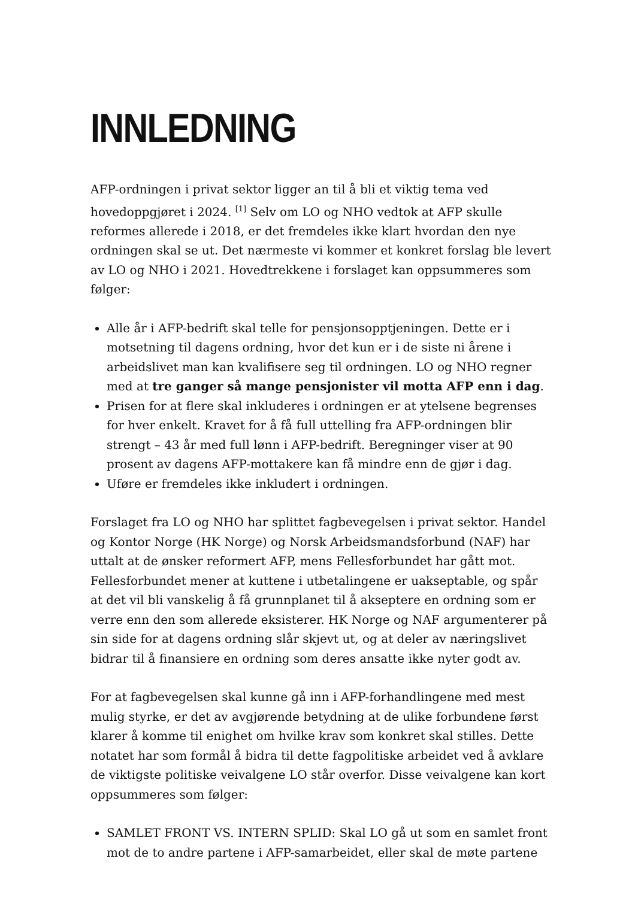INNLEDNING
AFP-ordningen i privat sektor ligger an til å bli et viktig tema ved hovedoppgjøret i 2024. <sup>[1]</sup> Selv om LO og NHO vedtok at AFP skulle reformes allerede i 2018, er det fremdeles ikke klart hvordan den nye ordningen skal se ut. Det nærmeste vi kommer et konkret forslag ble levert av LO og NHO i 2021. Hovedtrekkene i forslaget kan oppsummeres som følger:
Alle år i AFP-bedrift skal telle for pensjonsopptjeningen. Dette er i motsetning til dagens ordning, hvor det kun er i de siste ni årene i arbeidslivet man kan kvalifisere seg til ordningen. LO og NHO regner med at tre ganger så mange pensjonister vil motta AFP enn i dag.
Prisen for at flere skal inkluderes i ordningen er at ytelsene begrenses for hver enkelt. Kravet for å få full uttelling fra AFP-ordningen blir strengt – 43 år med full lønn i AFP-bedrift. Beregninger viser at 90 prosent av dagens AFP-mottakere kan få mindre enn de gjør i dag.
Uføre er fremdeles ikke inkludert i ordningen.
Forslaget fra LO og NHO har splittet fagbevegelsen i privat sektor. Handel og Kontor Norge (HK Norge) og Norsk Arbeidsmandsforbund (NAF) har uttalt at de ønsker reformert AFP, mens Fellesforbundet har gått mot. Fellesforbundet mener at kuttene i utbetalingene er uakseptable, og spår at det vil bli vanskelig å få grunnplanet til å akseptere en ordning som er verre enn den som allerede eksisterer. HK Norge og NAF argumenterer på sin side for at dagens ordning slår skjevt ut, og at deler av næringslivet bidrar til å finansiere en ordning som deres ansatte ikke nyter godt av.
For at fagbevegelsen skal kunne gå inn i AFP-forhandlingene med mest mulig styrke, er det av avgjørende betydning at de ulike forbundene først klarer å komme til enighet om hvilke krav som konkret skal stilles. Dette notatet har som formål å bidra til dette fagpolitiske arbeidet ved å avklare de viktigste politiske veivalgene LO står overfor. Disse veivalgene kan kort oppsummeres som følger:
SAMLET FRONT VS. INTERN SPLID: Skal LO gå ut som en samlet front mot de to andre partene i AFP-samarbeidet, eller skal de møte partene